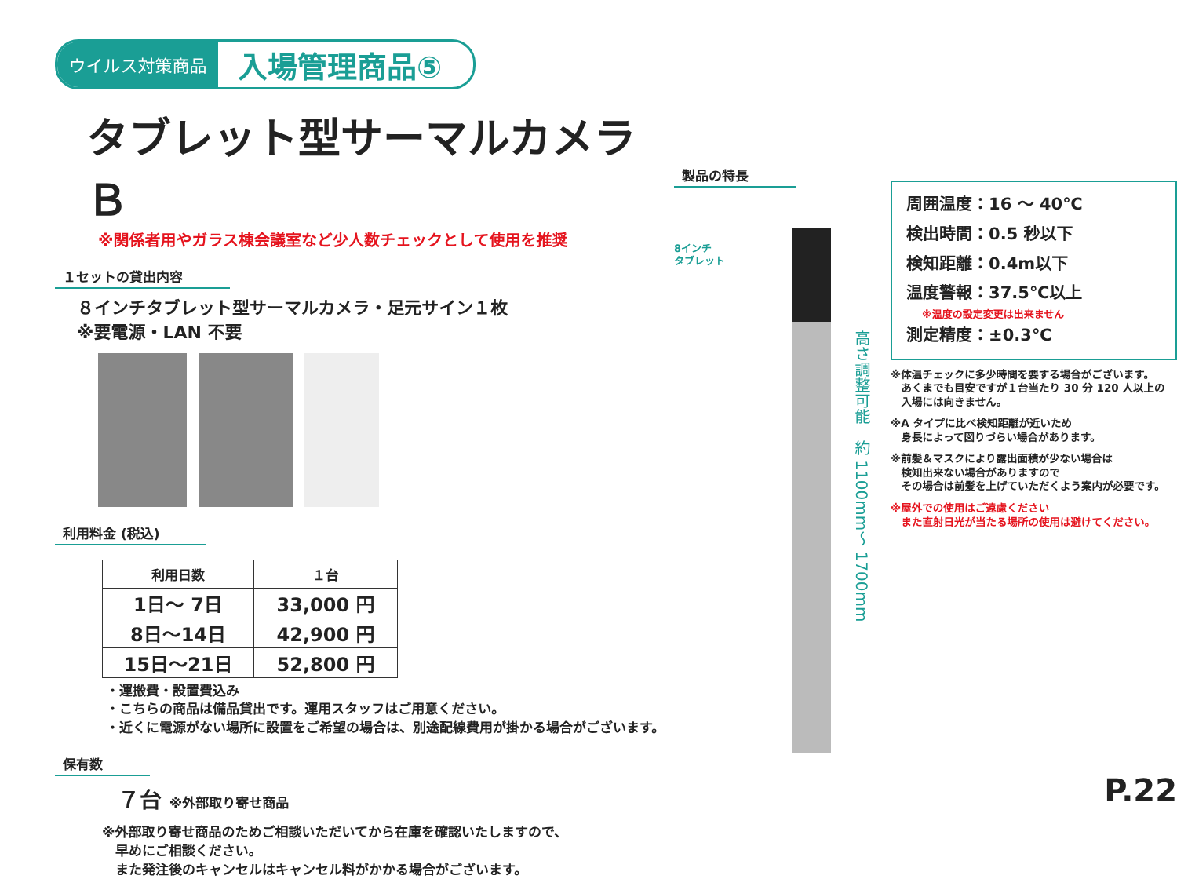ウイルス対策商品
入場管理商品⑤
タブレット型サーマルカメラＢ
※関係者用やガラス棟会議室など少人数チェックとして使用を推奨
１セットの貸出内容
８インチタブレット型サーマルカメラ・足元サイン１枚
※要電源・LAN 不要
利用料金 (税込)
| 利用日数 | １台 |
| --- | --- |
| 1日～ 7日 | 33,000 円 |
| 8日～14日 | 42,900 円 |
| 15日～21日 | 52,800 円 |
・運搬費・設置費込み
・こちらの商品は備品貸出です。運用スタッフはご用意ください。
・近くに電源がない場所に設置をご希望の場合は、別途配線費用が掛かる場合がございます。
保有数
７台 ※外部取り寄せ商品
※外部取り寄せ商品のためご相談いただいてから在庫を確認いたしますので、
　早めにご相談ください。
　また発注後のキャンセルはキャンセル料がかかる場合がございます。
製品の特長
8インチ
タブレット
高さ調整可能　約 1100mm～ 1700mm
周囲温度：16 ～ 40℃
検出時間：0.5 秒以下
検知距離：0.4m以下
温度警報：37.5℃以上
※温度の設定変更は出来ません
測定精度：±0.3℃
※体温チェックに多少時間を要する場合がございます。
　あくまでも目安ですが１台当たり 30 分 120 人以上の
　入場には向きません。
※A タイプに比べ検知距離が近いため
　身長によって図りづらい場合があります。
※前髪＆マスクにより露出面積が少ない場合は
　検知出来ない場合がありますので
　その場合は前髪を上げていただくよう案内が必要です。
※屋外での使用はご遠慮ください
　また直射日光が当たる場所の使用は避けてください。
P.22